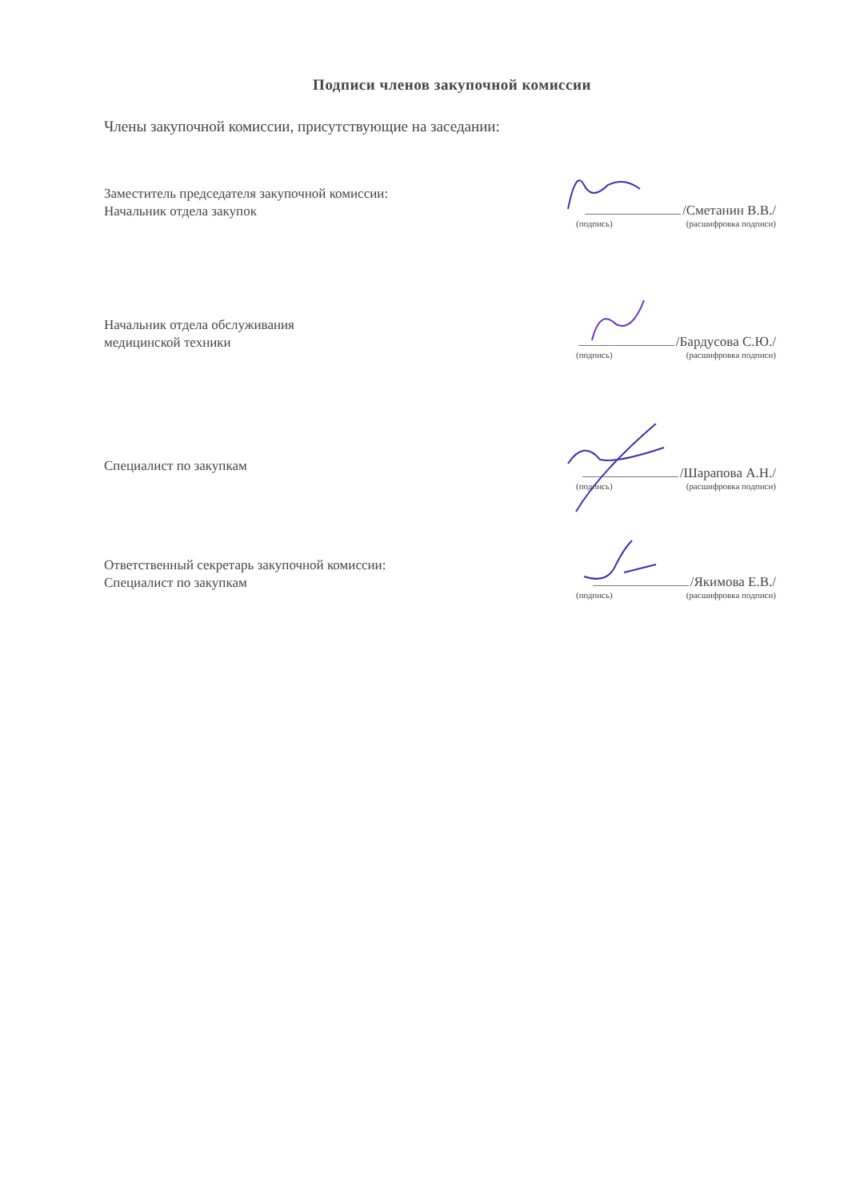Подписи членов закупочной комиссии
Члены закупочной комиссии, присутствующие на заседании:
Заместитель председателя закупочной комиссии:
Начальник отдела закупок
/Сметанин В.В./
(подпись) (расшифровка подписи)
Начальник отдела обслуживания
медицинской техники
/Бардусова С.Ю./
(подпись) (расшифровка подписи)
Специалист по закупкам
/Шарапова А.Н./
(подпись) (расшифровка подписи)
Ответственный секретарь закупочной комиссии:
Специалист по закупкам
/Якимова Е.В./
(подпись) (расшифровка подписи)